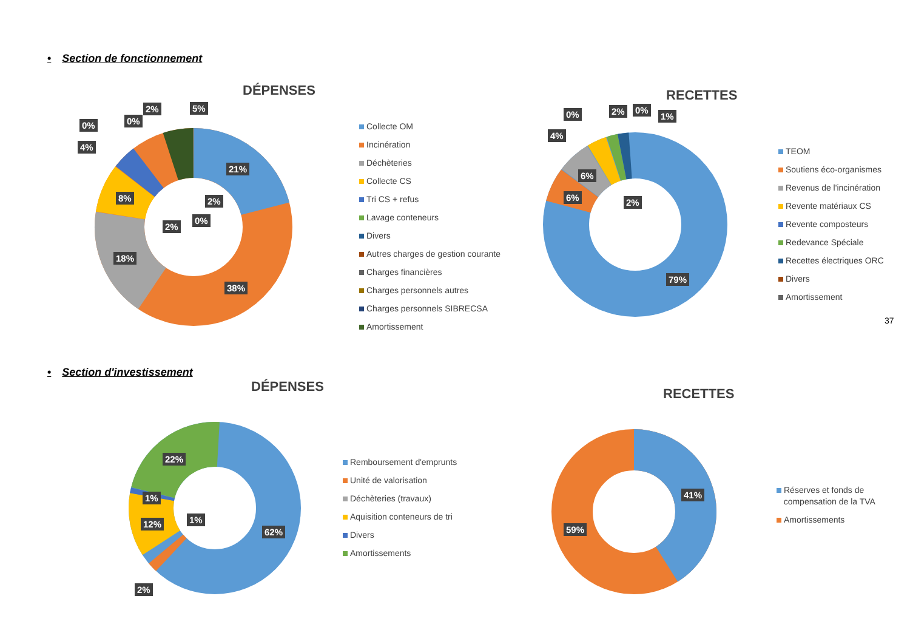• Section de fonctionnement
DÉPENSES
21%
38%
18%
8%
4%
0% 0%
2% 5%
2%
0%
2%
Collecte OM
Incinération
Déchèteries
Collecte CS
Tri CS + refus
Lavage conteneurs
Divers
Autres charges de gestion courante
Charges financières
Charges personnels autres
Charges personnels SIBRECSA
Amortissement
RECETTES
79%
6%
6%
4%
0% 2% 0%
1%
2%
TEOM
Soutiens éco-organismes
Revenus de l'incinération
Revente matériaux CS
Revente composteurs
Redevance Spéciale
Recettes électriques ORC
Divers
Amortissement
37
• Section d'investissement
DÉPENSES
62%
22%
1%
12% 1%
2%
Remboursement d'emprunts
Unité de valorisation
Déchèteries (travaux)
Aquisition conteneurs de tri
Divers
Amortissements
RECETTES
41%
59%
Réserves et fonds de
compensation de la TVA
Amortissements